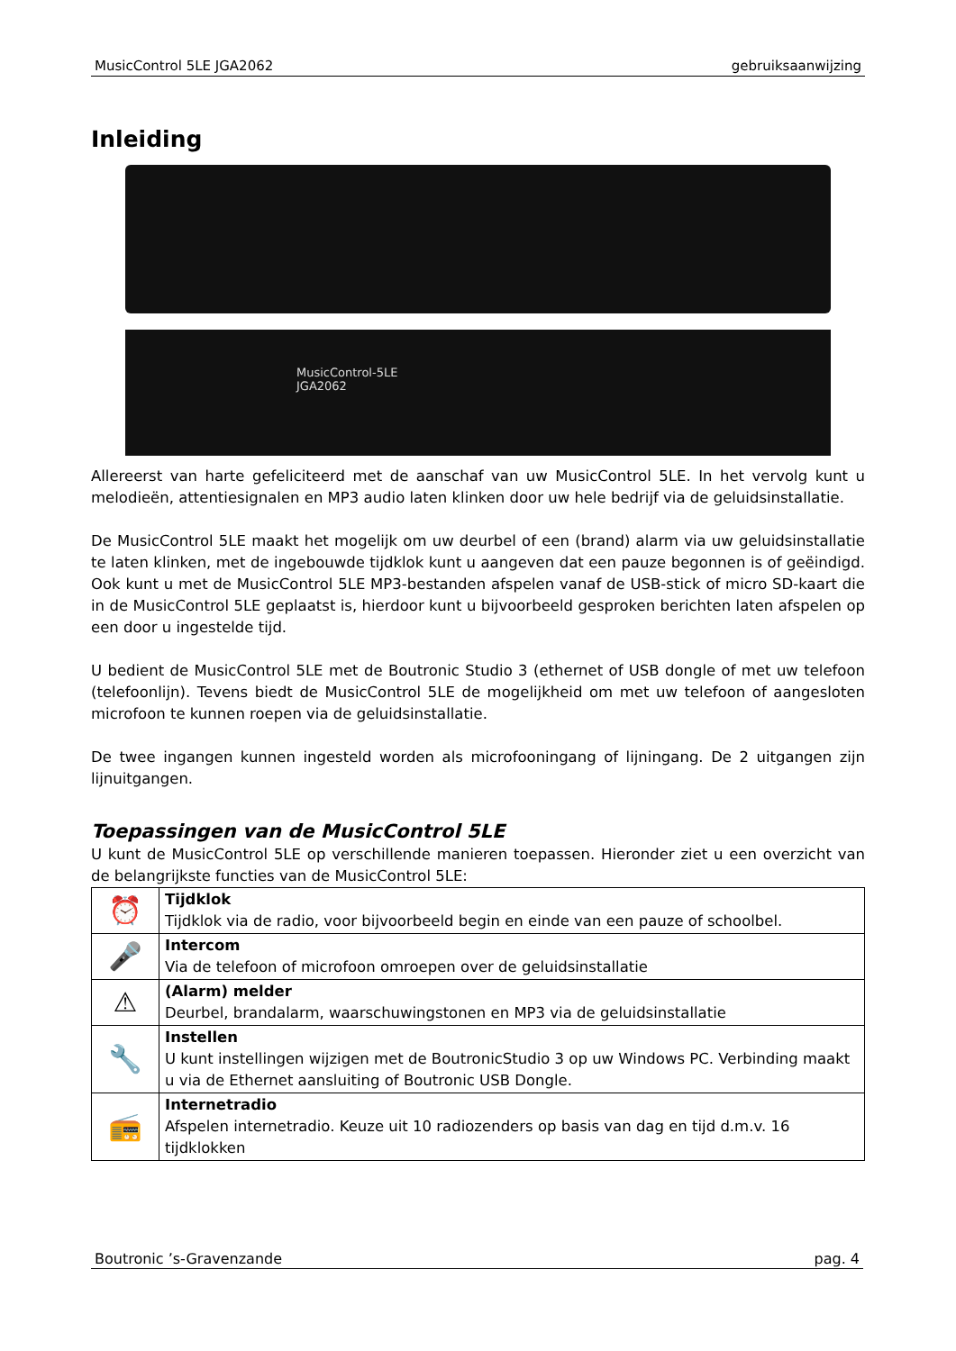MusicControl 5LE JGA2062 gebruiksaanwijzing
Inleiding
MusicControl-5LE
JGA2062
Allereerst van harte gefeliciteerd met de aanschaf van uw MusicControl 5LE. In het vervolg kunt u melodieën, attentiesignalen en MP3 audio laten klinken door uw hele bedrijf via de geluidsinstallatie.
De MusicControl 5LE maakt het mogelijk om uw deurbel of een (brand) alarm via uw geluidsinstallatie te laten klinken, met de ingebouwde tijdklok kunt u aangeven dat een pauze begonnen is of geëindigd. Ook kunt u met de MusicControl 5LE MP3-bestanden afspelen vanaf de USB-stick of micro SD-kaart die in de MusicControl 5LE geplaatst is, hierdoor kunt u bijvoorbeeld gesproken berichten laten afspelen op een door u ingestelde tijd.
U bedient de MusicControl 5LE met de Boutronic Studio 3 (ethernet of USB dongle of met uw telefoon (telefoonlijn). Tevens biedt de MusicControl 5LE de mogelijkheid om met uw telefoon of aangesloten microfoon te kunnen roepen via de geluidsinstallatie.
De twee ingangen kunnen ingesteld worden als microfooningang of lijningang. De 2 uitgangen zijn lijnuitgangen.
Toepassingen van de MusicControl 5LE
U kunt de MusicControl 5LE op verschillende manieren toepassen. Hieronder ziet u een overzicht van de belangrijkste functies van de MusicControl 5LE:
| ⏰ | Tijdklok Tijdklok via de radio, voor bijvoorbeeld begin en einde van een pauze of schoolbel. |
| 🎤 | Intercom Via de telefoon of microfoon omroepen over de geluidsinstallatie |
| ⚠ | (Alarm) melder Deurbel, brandalarm, waarschuwingstonen en MP3 via de geluidsinstallatie |
| 🔧 | Instellen U kunt instellingen wijzigen met de BoutronicStudio 3 op uw Windows PC. Verbinding maakt u via de Ethernet aansluiting of Boutronic USB Dongle. |
| 📻 | Internetradio Afspelen internetradio. Keuze uit 10 radiozenders op basis van dag en tijd d.m.v. 16 tijdklokken |
Boutronic ’s-Gravenzande pag. 4